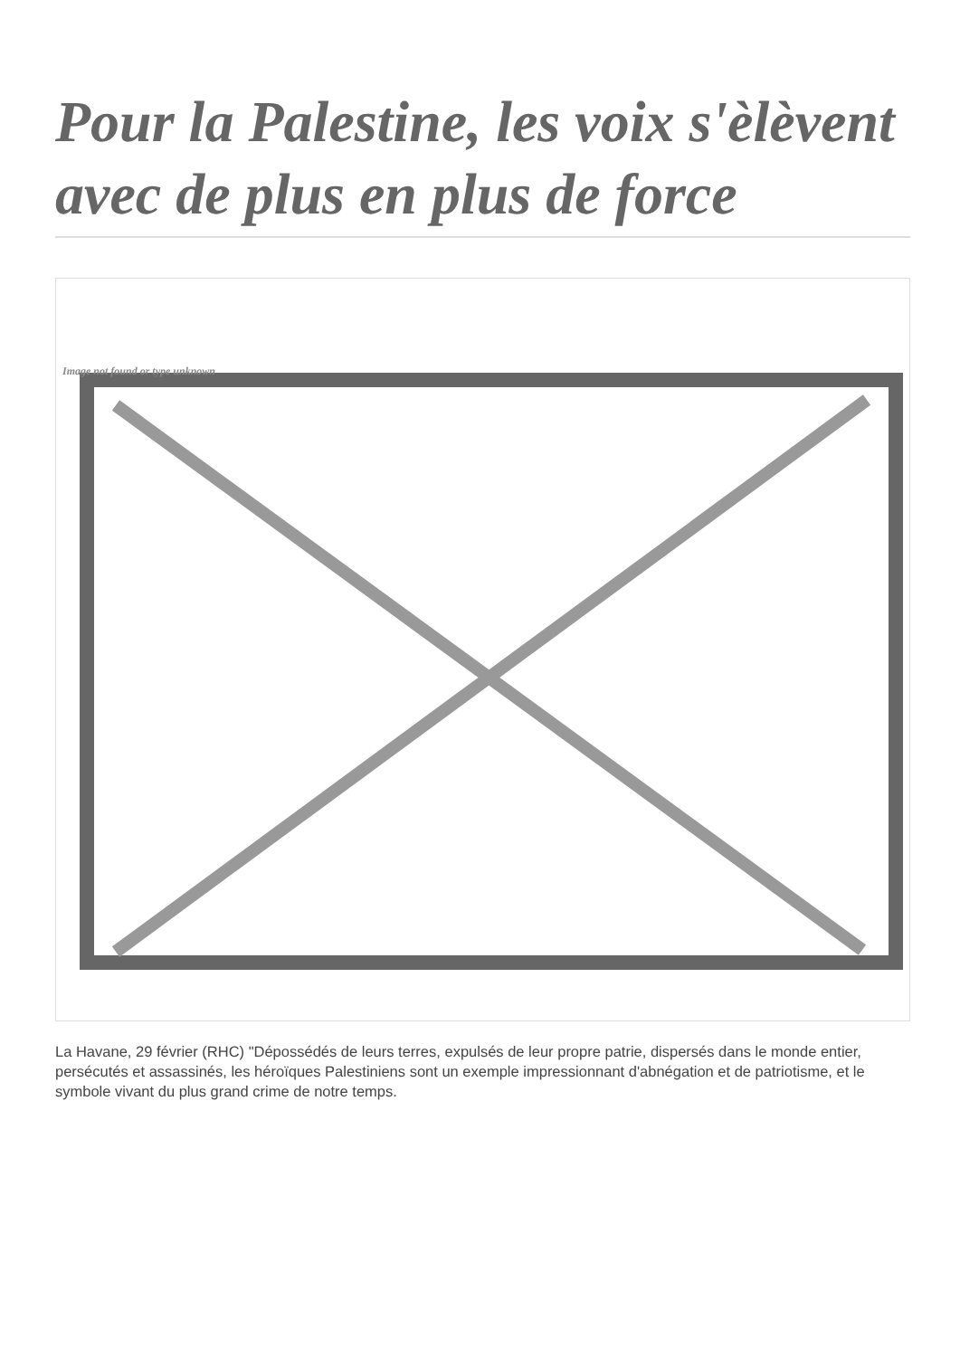Pour la Palestine, les voix s'èlèvent avec de plus en plus de force
Image not found or type unknown
La Havane, 29 février (RHC) "Dépossédés de leurs terres, expulsés de leur propre patrie, dispersés dans le monde entier, persécutés et assassinés, les héroïques Palestiniens sont un exemple impressionnant d'abnégation et de patriotisme, et le symbole vivant du plus grand crime de notre temps.